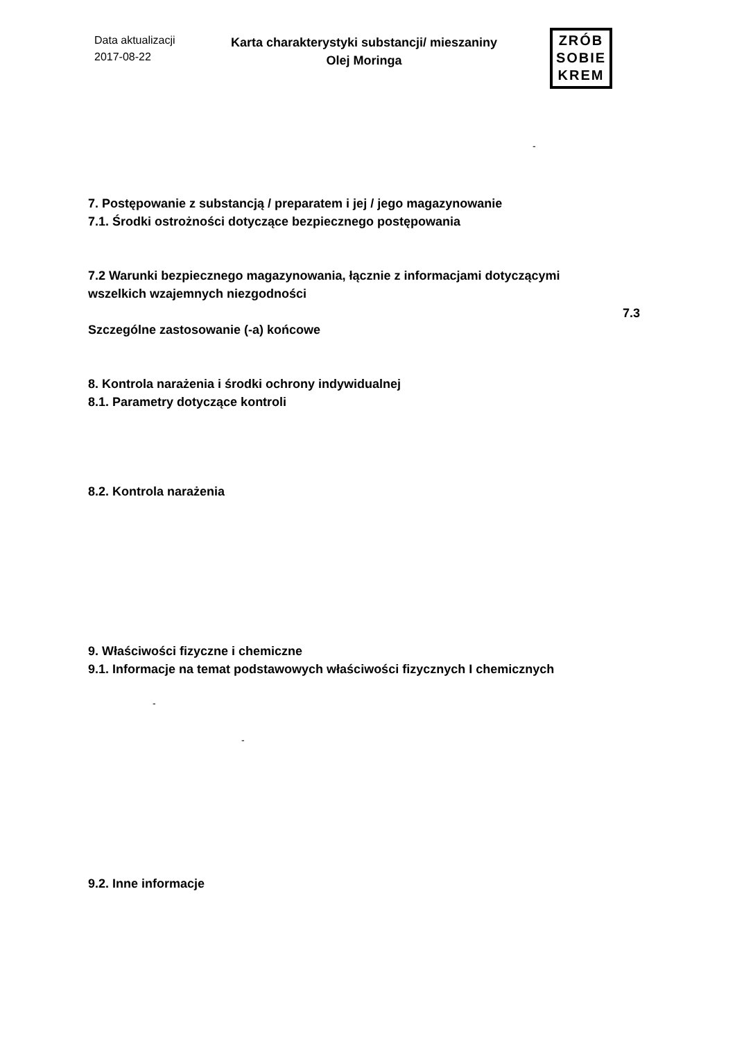Data aktualizacji
2017-08-22
Karta charakterystyki substancji/ mieszaniny
Olej Moringa
ZRÓB
SOBIE
KREM
-
7. Postępowanie z substancją / preparatem i jej / jego magazynowanie
7.1. Środki ostrożności dotyczące bezpiecznego postępowania
7.2 Warunki bezpiecznego magazynowania, łącznie z informacjami dotyczącymi
wszelkich wzajemnych niezgodności
7.3
Szczególne zastosowanie (-a) końcowe
8. Kontrola narażenia i środki ochrony indywidualnej
8.1. Parametry dotyczące kontroli
8.2. Kontrola narażenia
9. Właściwości fizyczne i chemiczne
9.1. Informacje na temat podstawowych właściwości fizycznych I chemicznych
-
-
9.2. Inne informacje